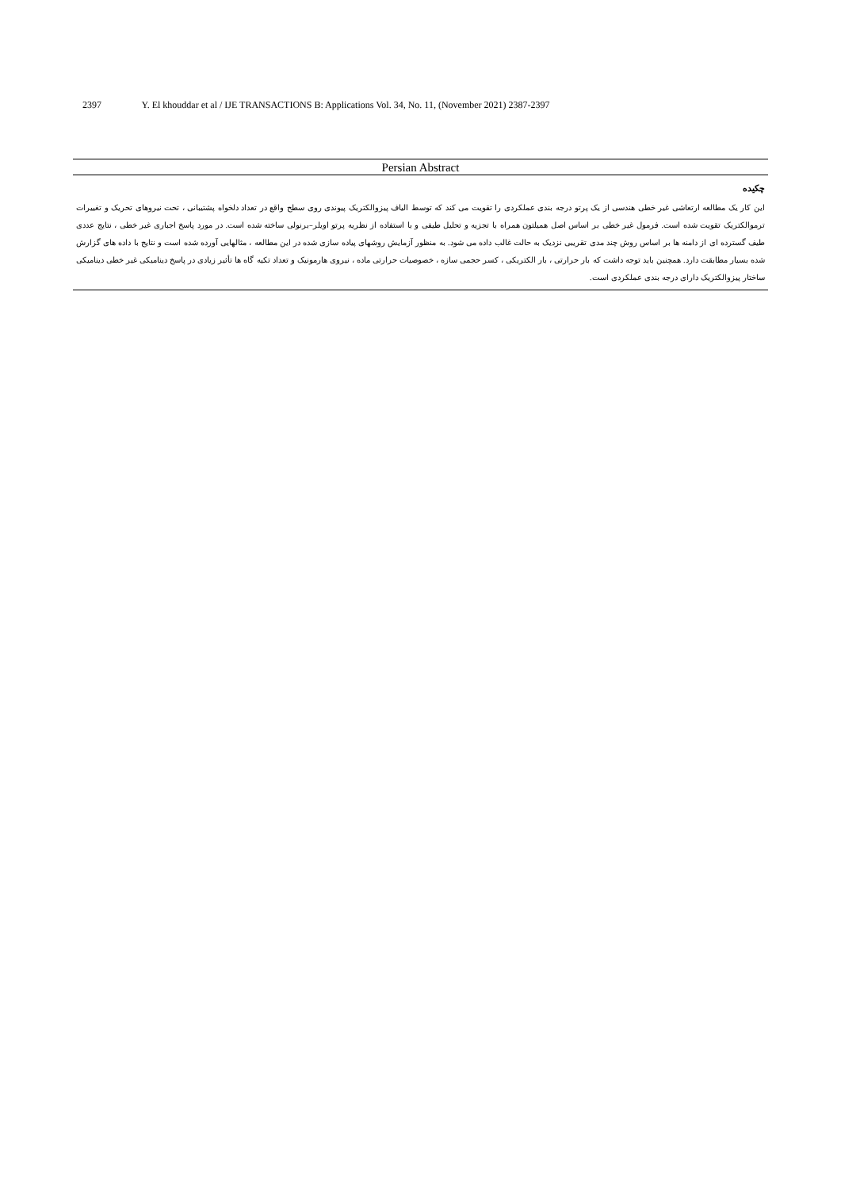2397 Y. El khouddar et al / IJE TRANSACTIONS B: Applications Vol. 34, No. 11, (November 2021) 2387-2397
Persian Abstract
چکیده
این کار یک مطالعه ارتعاشی غیر خطی هندسی از یک پرتو درجه بندی عملکردی را تقویت می کند که توسط الیاف پیزوالکتریک پیوندی روی سطح واقع در تعداد دلخواه پشتیبانی ، تحت نیروهای تحریک و تغییرات ترموالکتریک تقویت شده است. فرمول غیر خطی بر اساس اصل همیلتون همراه با تجزیه و تحلیل طیفی و با استفاده از نظریه پرتو اویلر–برنولی ساخته شده است. در مورد پاسخ اجباری غیر خطی ، نتایج عددی طیف گسترده ای از دامنه ها بر اساس روش چند مدی تقریبی نزدیک به حالت غالب داده می شود. به منظور آزمایش روشهای پیاده سازی شده در این مطالعه ، مثالهایی آورده شده است و نتایج با داده های گزارش شده بسیار مطابقت دارد. همچنین باید توجه داشت که بار حرارتی ، بار الکتریکی ، کسر حجمی سازه ، خصوصیات حرارتی ماده ، نیروی هارمونیک و تعداد تکیه گاه ها تأثیر زیادی در پاسخ دینامیکی غیر خطی دینامیکی ساختار پیزوالکتریک دارای درجه بندی عملکردی است.